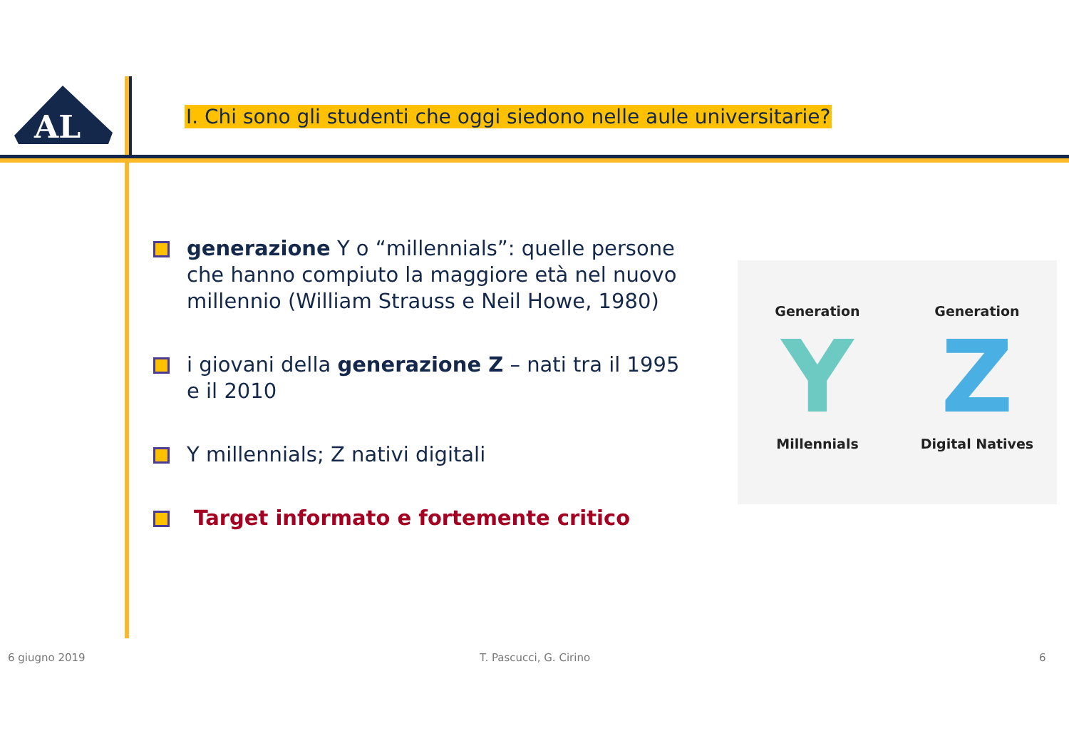AL
I. Chi sono gli studenti che oggi siedono nelle aule universitarie?
generazione Y o “millennials”: quelle persone che hanno compiuto la maggiore età nel nuovo millennio (William Strauss e Neil Howe, 1980)
i giovani della generazione Z – nati tra il 1995 e il 2010
Y millennials; Z nativi digitali
Target informato e fortemente critico
Generation
Y
Millennials
Generation
Z
Digital Natives
6 giugno 2019 T. Pascucci, G. Cirino 6